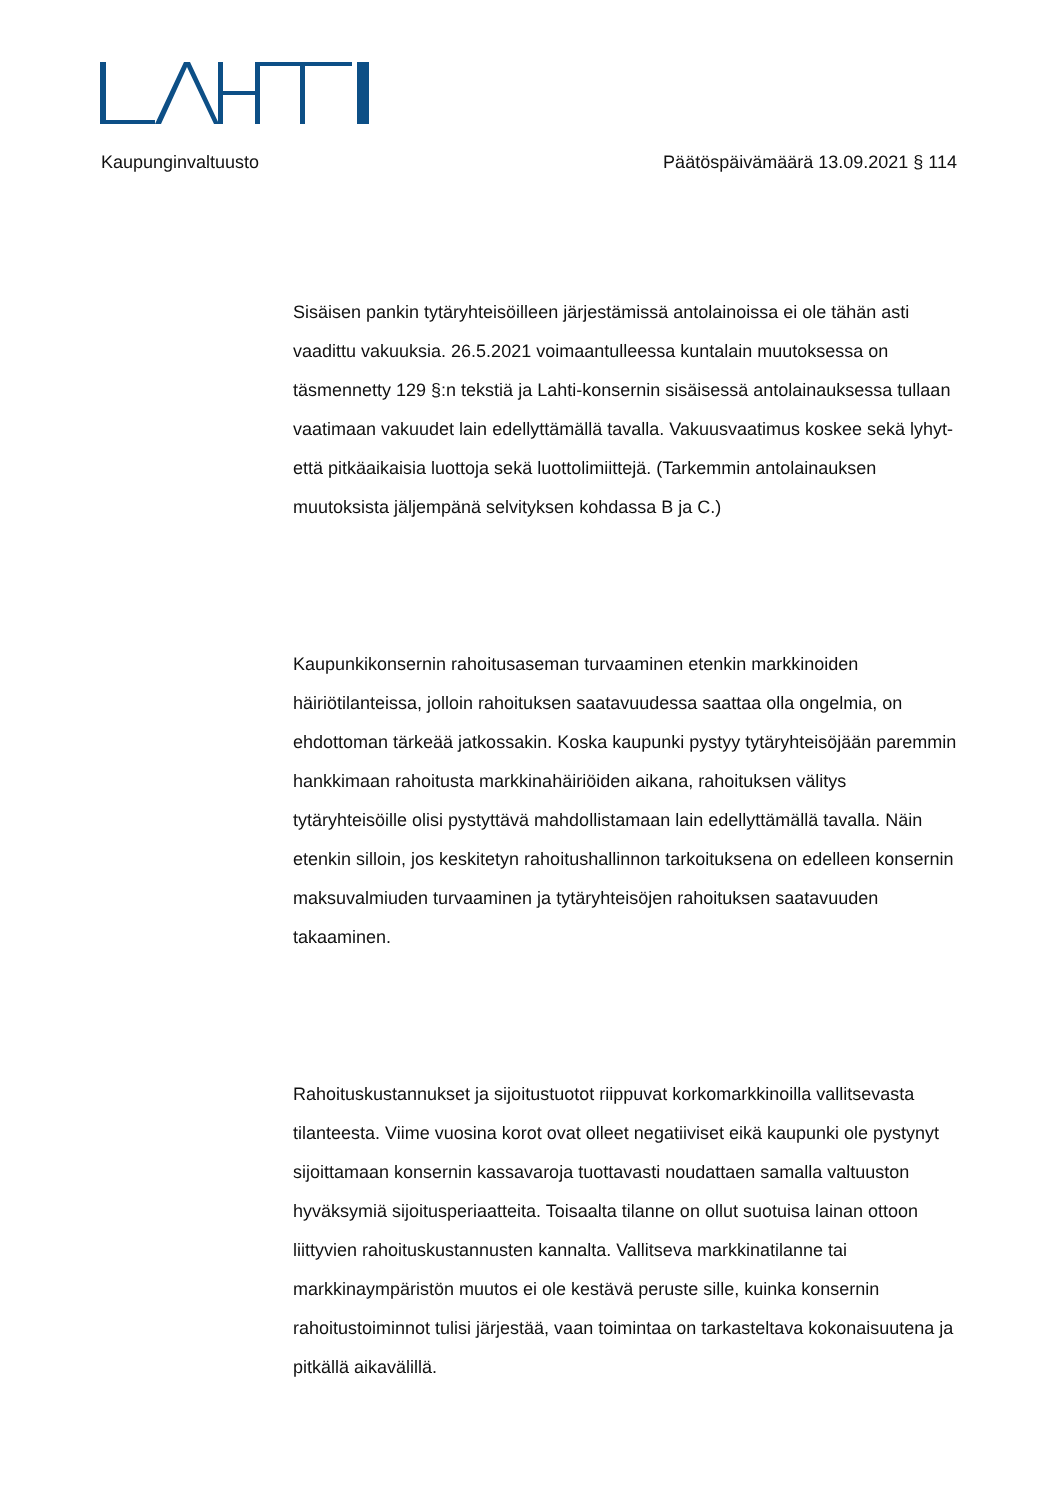Kaupunginvaltuusto Päätöspäivämäärä 13.09.2021 § 114
Sisäisen pankin tytäryhteisöilleen järjestämissä antolainoissa ei ole tähän asti vaadittu vakuuksia. 26.5.2021 voimaantulleessa kuntalain muutoksessa on täsmennetty 129 §:n tekstiä ja Lahti-konsernin sisäisessä antolainauksessa tullaan vaatimaan vakuudet lain edellyttämällä tavalla. Vakuusvaatimus koskee sekä lyhyt- että pitkäaikaisia luottoja sekä luottolimiittejä. (Tarkemmin antolainauksen muutoksista jäljempänä selvityksen kohdassa B ja C.)
Kaupunkikonsernin rahoitusaseman turvaaminen etenkin markkinoiden häiriötilanteissa, jolloin rahoituksen saatavuudessa saattaa olla ongelmia, on ehdottoman tärkeää jatkossakin. Koska kaupunki pystyy tytäryhteisöjään paremmin hankkimaan rahoitusta markkinahäiriöiden aikana, rahoituksen välitys tytäryhteisöille olisi pystyttävä mahdollistamaan lain edellyttämällä tavalla. Näin etenkin silloin, jos keskitetyn rahoitushallinnon tarkoituksena on edelleen konsernin maksuvalmiuden turvaaminen ja tytäryhteisöjen rahoituksen saatavuuden takaaminen.
Rahoituskustannukset ja sijoitustuotot riippuvat korkomarkkinoilla vallitsevasta tilanteesta. Viime vuosina korot ovat olleet negatiiviset eikä kaupunki ole pystynyt sijoittamaan konsernin kassavaroja tuottavasti noudattaen samalla valtuuston hyväksymiä sijoitusperiaatteita. Toisaalta tilanne on ollut suotuisa lainan ottoon liittyvien rahoituskustannusten kannalta. Vallitseva markkinatilanne tai markkinaympäristön muutos ei ole kestävä peruste sille, kuinka konsernin rahoitustoiminnot tulisi järjestää, vaan toimintaa on tarkasteltava kokonaisuutena ja pitkällä aikavälillä.